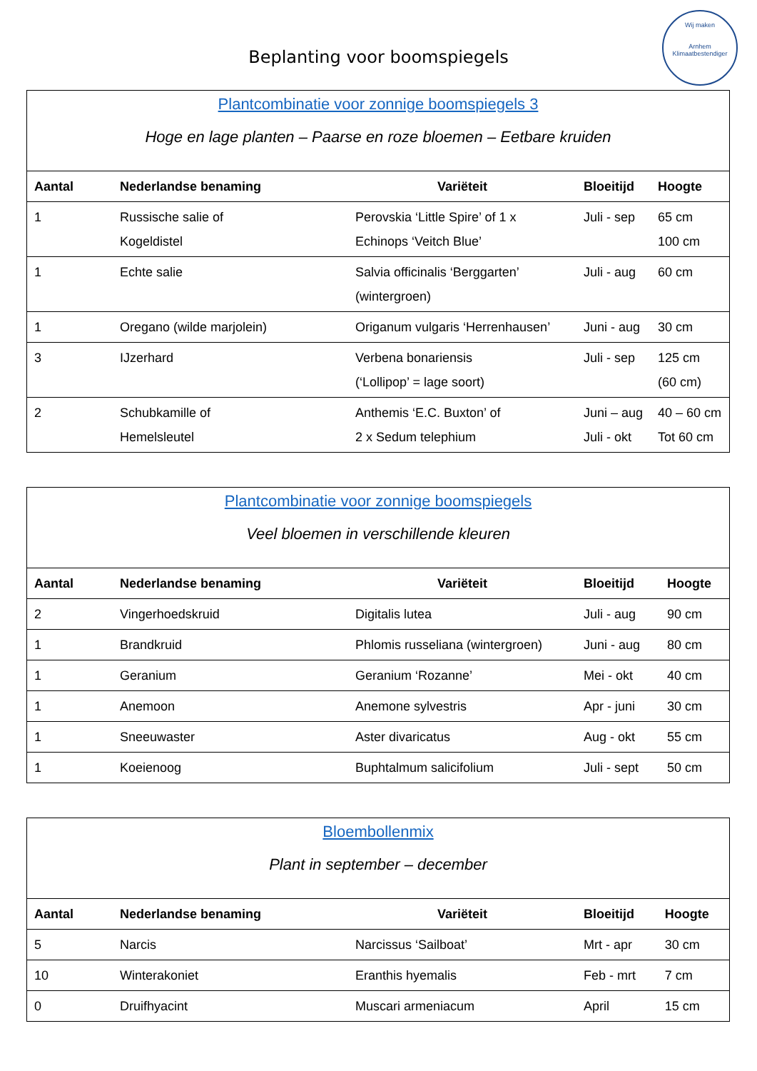Wij maken
Arnhem Klimaatbestendiger
Beplanting voor boomspiegels
| Plantcombinatie voor zonnige boomspiegels 3 Hoge en lage planten – Paarse en roze bloemen – Eetbare kruiden | | | | |
| Aantal | Nederlandse benaming | Variëteit | Bloeitijd | Hoogte |
| 1 | Russische salie of Kogeldistel | Perovskia ‘Little Spire’ of 1 x Echinops ‘Veitch Blue’ | Juli - sep | 65 cm 100 cm |
| 1 | Echte salie | Salvia officinalis ‘Berggarten’ (wintergroen) | Juli - aug | 60 cm |
| 1 | Oregano (wilde marjolein) | Origanum vulgaris ‘Herrenhausen’ | Juni - aug | 30 cm |
| 3 | IJzerhard | Verbena bonariensis (‘Lollipop’ = lage soort) | Juli - sep | 125 cm (60 cm) |
| 2 | Schubkamille of Hemelsleutel | Anthemis ‘E.C. Buxton’ of 2 x Sedum telephium | Juni – aug Juli - okt | 40 – 60 cm Tot 60 cm |
| Plantcombinatie voor zonnige boomspiegels Veel bloemen in verschillende kleuren | | | | |
| Aantal | Nederlandse benaming | Variëteit | Bloeitijd | Hoogte |
| 2 | Vingerhoedskruid | Digitalis lutea | Juli - aug | 90 cm |
| 1 | Brandkruid | Phlomis russeliana (wintergroen) | Juni - aug | 80 cm |
| 1 | Geranium | Geranium ‘Rozanne’ | Mei - okt | 40 cm |
| 1 | Anemoon | Anemone sylvestris | Apr - juni | 30 cm |
| 1 | Sneeuwaster | Aster divaricatus | Aug - okt | 55 cm |
| 1 | Koeienoog | Buphtalmum salicifolium | Juli - sept | 50 cm |
| Bloembollenmix Plant in september – december | | | | |
| Aantal | Nederlandse benaming | Variëteit | Bloeitijd | Hoogte |
| 5 | Narcis | Narcissus ‘Sailboat’ | Mrt - apr | 30 cm |
| 10 | Winterakoniet | Eranthis hyemalis | Feb - mrt | 7 cm |
| 0 | Druifhyacint | Muscari armeniacum | April | 15 cm |